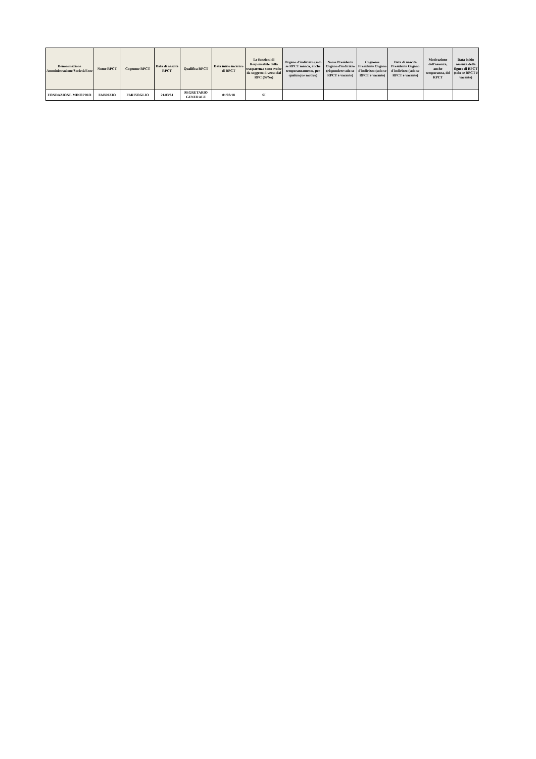| Denominazione Amministrazione/Società/Ente | Nome RPCT | Cognome RPCT | Data di nascita RPCT | Qualifica RPCT | Data inizio incarico di RPCT | Le funzioni di Responsabile della trasparenza sono svolte da soggetto diverso dal RPC (Si/No) | Organo d'indirizzo (solo se RPCT manca, anche temporaneamente, per qualunque motivo) | Nome Presidente Organo d'indirizzo (rispondere solo se RPCT è vacante) | Cognome Presidente Organo d'indirizzo (solo se RPCT è vacante) | Data di nascita Presidente Organo d'indirizzo (solo se RPCT è vacante) | Motivazione dell'assenza, anche temporanea, del RPCT | Data inizio assenza della figura di RPCT (solo se RPCT è vacante) |
| --- | --- | --- | --- | --- | --- | --- | --- | --- | --- | --- | --- | --- |
| FONDAZIONE MINOPRIO | FABRIZIO | FARISOGLIO | 21/03/61 | SEGRETARIO GENERALE | 01/03/18 | SI | | | | | | |